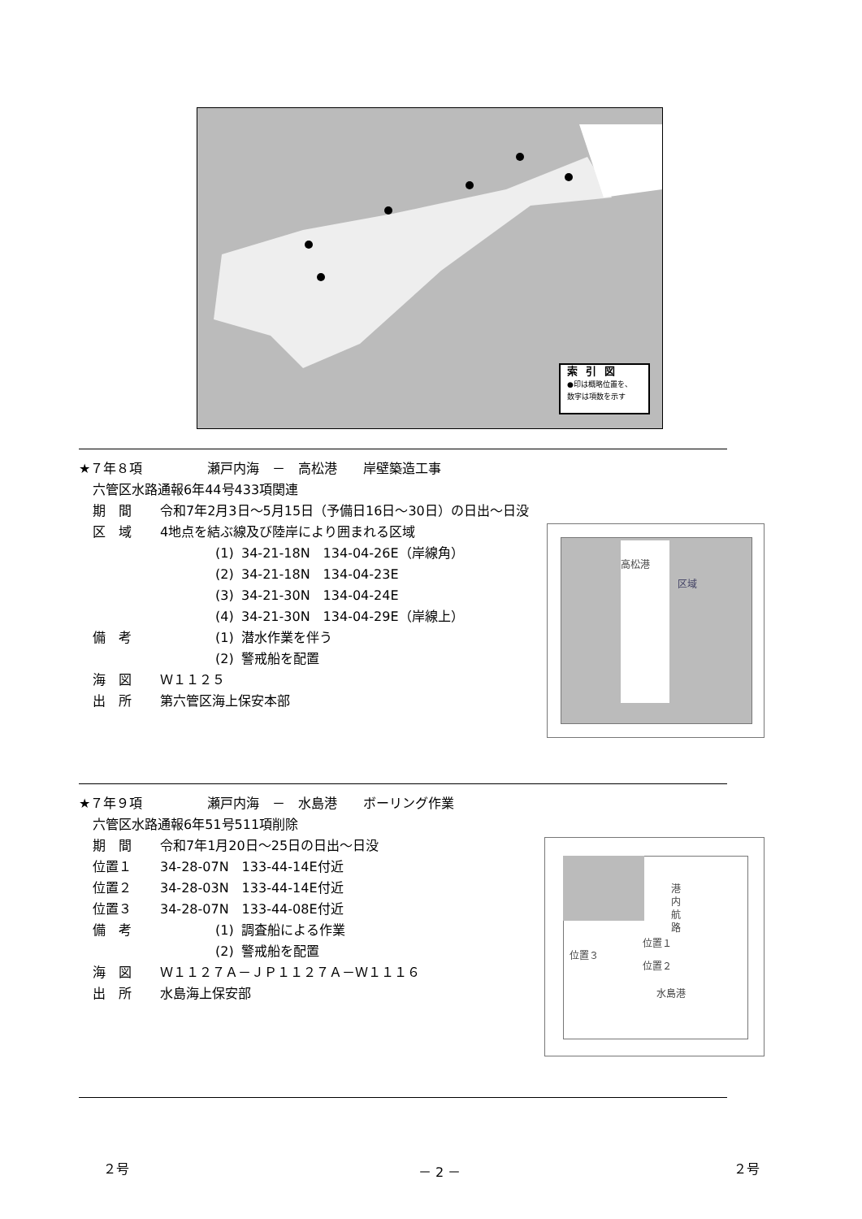索引図
●印は概略位置を、
数字は項数を示す
★７年８項　　　　　瀬戸内海　－　高松港　　岸壁築造工事
六管区水路通報6年44号433項関連
期　間 令和7年2月3日～5月15日（予備日16日～30日）の日出～日没
区　域 4地点を結ぶ線及び陸岸により囲まれる区域
(1) 34-21-18N　134-04-26E（岸線角）
(2) 34-21-18N　134-04-23E
(3) 34-21-30N　134-04-24E
(4) 34-21-30N　134-04-29E（岸線上）
備　考 (1) 潜水作業を伴う
(2) 警戒船を配置
海　図 Ｗ１１２５
出　所 第六管区海上保安本部
高松港
区域
★７年９項　　　　　瀬戸内海　－　水島港　　ボーリング作業
六管区水路通報6年51号511項削除
期　間 令和7年1月20日～25日の日出～日没
位置１ 34-28-07N　133-44-14E付近
位置２ 34-28-03N　133-44-14E付近
位置３ 34-28-07N　133-44-08E付近
備　考 (1) 調査船による作業
(2) 警戒船を配置
海　図 Ｗ１１２７Ａ－ＪＰ１１２７Ａ－Ｗ１１１６
出　所 水島海上保安部
港内航路
位置１
位置２
位置３
水島港
２号 － 2 － ２号